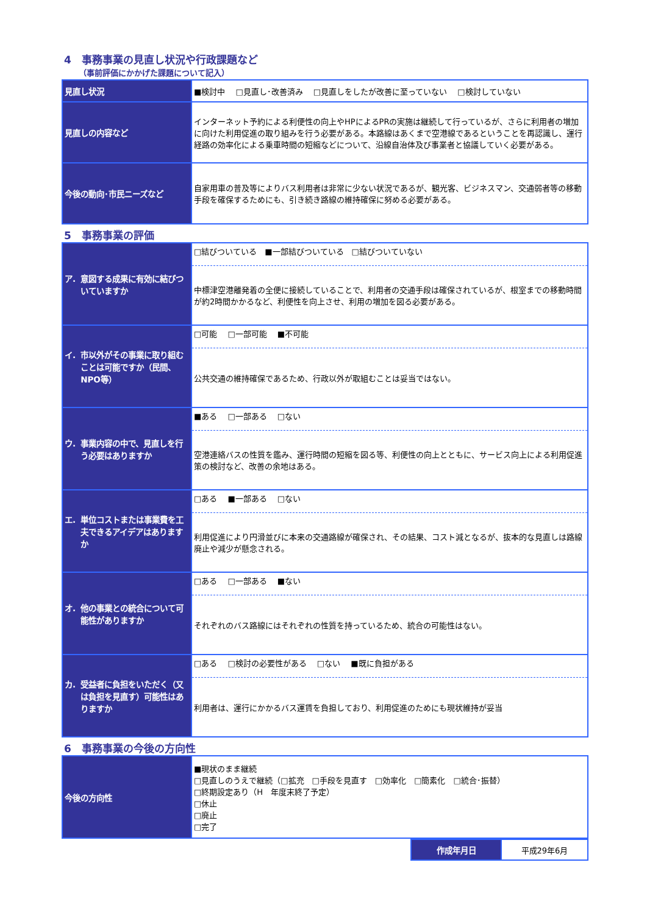4　事務事業の見直し状況や行政課題など
（事前評価にかかげた課題について記入）
| 見直し状況 | ■検討中 □見直し･改善済み □見直しをしたが改善に至っていない □検討していない |
| 見直しの内容など | インターネット予約による利便性の向上やHPによるPRの実施は継続して行っているが、さらに利用者の増加に向けた利用促進の取り組みを行う必要がある。本路線はあくまで空港線であるということを再認識し、運行経路の効率化による乗車時間の短縮などについて、沿線自治体及び事業者と協議していく必要がある。 |
| 今後の動向･市民ニーズなど | 自家用車の普及等によりバス利用者は非常に少ない状況であるが、観光客、ビジネスマン、交通弱者等の移動手段を確保するためにも、引き続き路線の維持確保に努める必要がある。 |
5　事務事業の評価
| ア. 意図する成果に有効に結びついていますか | □結びついている ■一部結びついている □結びついていない 中標津空港離発着の全便に接続していることで、利用者の交通手段は確保されているが、根室までの移動時間が約2時間かかるなど、利便性を向上させ、利用の増加を図る必要がある。 |
| イ. 市以外がその事業に取り組むことは可能ですか（民間、NPO等） | □可能 □一部可能 ■不可能 公共交通の維持確保であるため、行政以外が取組むことは妥当ではない。 |
| ウ. 事業内容の中で、見直しを行う必要はありますか | ■ある □一部ある □ない 空港連絡バスの性質を鑑み、運行時間の短縮を図る等、利便性の向上とともに、サービス向上による利用促進策の検討など、改善の余地はある。 |
| エ. 単位コストまたは事業費を工夫できるアイデアはありますか | □ある ■一部ある □ない 利用促進により円滑並びに本来の交通路線が確保され、その結果、コスト減となるが、抜本的な見直しは路線廃止や減少が懸念される。 |
| オ. 他の事業との統合について可能性がありますか | □ある □一部ある ■ない それぞれのバス路線にはそれぞれの性質を持っているため、統合の可能性はない。 |
| カ. 受益者に負担をいただく（又は負担を見直す）可能性はありますか | □ある □検討の必要性がある □ない ■既に負担がある 利用者は、運行にかかるバス運賃を負担しており、利用促進のためにも現状維持が妥当 |
6　事務事業の今後の方向性
| 今後の方向性 | ■現状のまま継続 □見直しのうえで継続（□拡充 □手段を見直す □効率化 □簡素化 □統合･振替） □終期設定あり（H 年度末終了予定） □休止 □廃止 □完了 |
| 作成年月日 | 平成29年6月 |